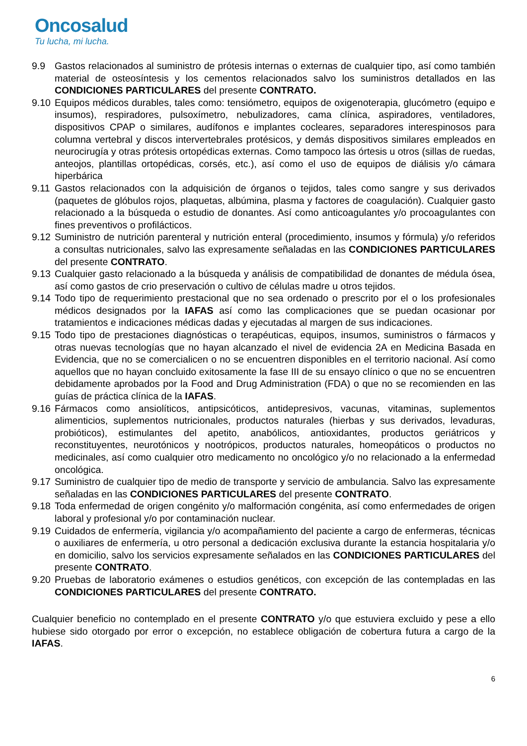Oncosalud
Tu lucha, mi lucha.
9.9 Gastos relacionados al suministro de prótesis internas o externas de cualquier tipo, así como también material de osteosíntesis y los cementos relacionados salvo los suministros detallados en las CONDICIONES PARTICULARES del presente CONTRATO.
9.10
Equipos médicos durables, tales como: tensiómetro, equipos de oxigenoterapia, glucómetro (equipo e insumos), respiradores, pulsoxímetro, nebulizadores, cama clínica, aspiradores, ventiladores, dispositivos CPAP o similares, audífonos e implantes cocleares, separadores interespinosos para columna vertebral y discos intervertebrales protésicos, y demás dispositivos similares empleados en neurocirugía y otras prótesis ortopédicas externas. Como tampoco las órtesis u otros (sillas de ruedas, anteojos, plantillas ortopédicas, corsés, etc.), así como el uso de equipos de diálisis y/o cámara hiperbárica
9.11
Gastos relacionados con la adquisición de órganos o tejidos, tales como sangre y sus derivados (paquetes de glóbulos rojos, plaquetas, albúmina, plasma y factores de coagulación). Cualquier gasto relacionado a la búsqueda o estudio de donantes. Así como anticoagulantes y/o procoagulantes con fines preventivos o profilácticos.
9.12
Suministro de nutrición parenteral y nutrición enteral (procedimiento, insumos y fórmula) y/o referidos a consultas nutricionales, salvo las expresamente señaladas en las CONDICIONES PARTICULARES del presente CONTRATO.
9.13
Cualquier gasto relacionado a la búsqueda y análisis de compatibilidad de donantes de médula ósea, así como gastos de crio preservación o cultivo de células madre u otros tejidos.
9.14
Todo tipo de requerimiento prestacional que no sea ordenado o prescrito por el o los profesionales médicos designados por la IAFAS así como las complicaciones que se puedan ocasionar por tratamientos e indicaciones médicas dadas y ejecutadas al margen de sus indicaciones.
9.15
Todo tipo de prestaciones diagnósticas o terapéuticas, equipos, insumos, suministros o fármacos y otras nuevas tecnologías que no hayan alcanzado el nivel de evidencia 2A en Medicina Basada en Evidencia, que no se comercialicen o no se encuentren disponibles en el territorio nacional. Así como aquellos que no hayan concluido exitosamente la fase III de su ensayo clínico o que no se encuentren debidamente aprobados por la Food and Drug Administration (FDA) o que no se recomienden en las guías de práctica clínica de la IAFAS.
9.16
Fármacos como ansiolíticos, antipsicóticos, antidepresivos, vacunas, vitaminas, suplementos alimenticios, suplementos nutricionales, productos naturales (hierbas y sus derivados, levaduras, probióticos), estimulantes del apetito, anabólicos, antioxidantes, productos geriátricos y reconstituyentes, neurotónicos y nootrópicos, productos naturales, homeopáticos o productos no medicinales, así como cualquier otro medicamento no oncológico y/o no relacionado a la enfermedad oncológica.
9.17
Suministro de cualquier tipo de medio de transporte y servicio de ambulancia. Salvo las expresamente señaladas en las CONDICIONES PARTICULARES del presente CONTRATO.
9.18
Toda enfermedad de origen congénito y/o malformación congénita, así como enfermedades de origen laboral y profesional y/o por contaminación nuclear.
9.19
Cuidados de enfermería, vigilancia y/o acompañamiento del paciente a cargo de enfermeras, técnicas o auxiliares de enfermería, u otro personal a dedicación exclusiva durante la estancia hospitalaria y/o en domicilio, salvo los servicios expresamente señalados en las CONDICIONES PARTICULARES del presente CONTRATO.
9.20
Pruebas de laboratorio exámenes o estudios genéticos, con excepción de las contempladas en las CONDICIONES PARTICULARES del presente CONTRATO.
Cualquier beneficio no contemplado en el presente CONTRATO y/o que estuviera excluido y pese a ello hubiese sido otorgado por error o excepción, no establece obligación de cobertura futura a cargo de la IAFAS.
6